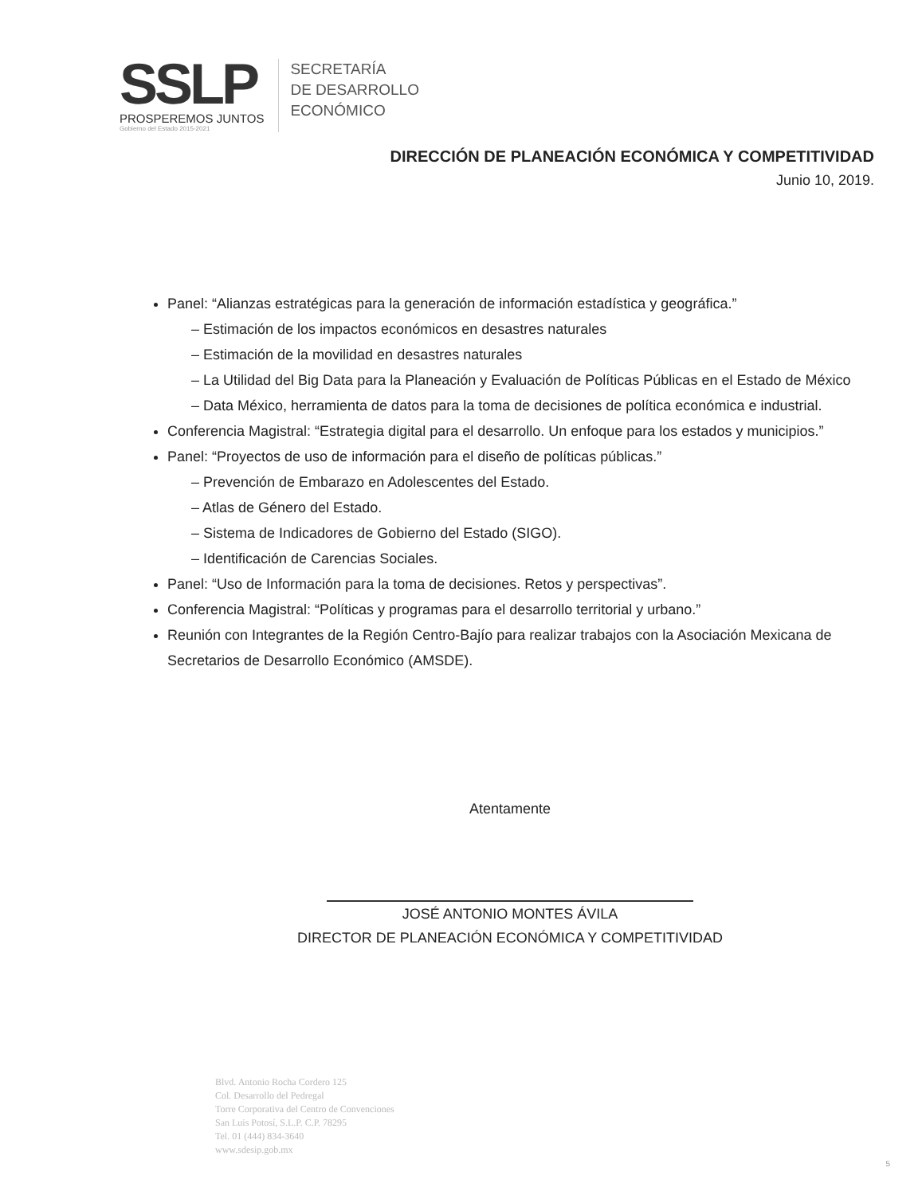SSLP
PROSPEREMOS JUNTOS
Gobierno del Estado 2015-2021
SECRETARÍA
DE DESARROLLO
ECONÓMICO
DIRECCIÓN DE PLANEACIÓN ECONÓMICA Y COMPETITIVIDAD
Junio 10, 2019.
Panel: “Alianzas estratégicas para la generación de información estadística y geográfica.”
– Estimación de los impactos económicos en desastres naturales
– Estimación de la movilidad en desastres naturales
– La Utilidad del Big Data para la Planeación y Evaluación de Políticas Públicas en el Estado de México
– Data México, herramienta de datos para la toma de decisiones de política económica e industrial.
Conferencia Magistral: “Estrategia digital para el desarrollo. Un enfoque para los estados y municipios.”
Panel: “Proyectos de uso de información para el diseño de políticas públicas.”
– Prevención de Embarazo en Adolescentes del Estado.
– Atlas de Género del Estado.
– Sistema de Indicadores de Gobierno del Estado (SIGO).
– Identificación de Carencias Sociales.
Panel: “Uso de Información para la toma de decisiones. Retos y perspectivas”.
Conferencia Magistral: “Políticas y programas para el desarrollo territorial y urbano.”
Reunión con Integrantes de la Región Centro-Bajío para realizar trabajos con la Asociación Mexicana de Secretarios de Desarrollo Económico (AMSDE).
Atentamente
JOSÉ ANTONIO MONTES ÁVILA
DIRECTOR DE PLANEACIÓN ECONÓMICA Y COMPETITIVIDAD
Blvd. Antonio Rocha Cordero 125
Col. Desarrollo del Pedregal
Torre Corporativa del Centro de Convenciones
San Luis Potosí, S.L.P. C.P. 78295
Tel. 01 (444) 834-3640
www.sdesip.gob.mx
5